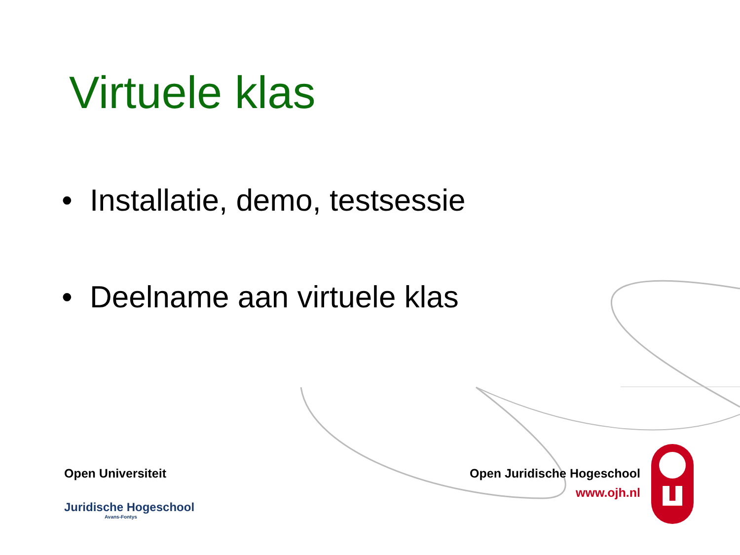Virtuele klas
• Installatie, demo, testsessie
• Deelname aan virtuele klas
Open Universiteit
Juridische Hogeschool
Avans-Fontys
Open Juridische Hogeschool
www.ojh.nl